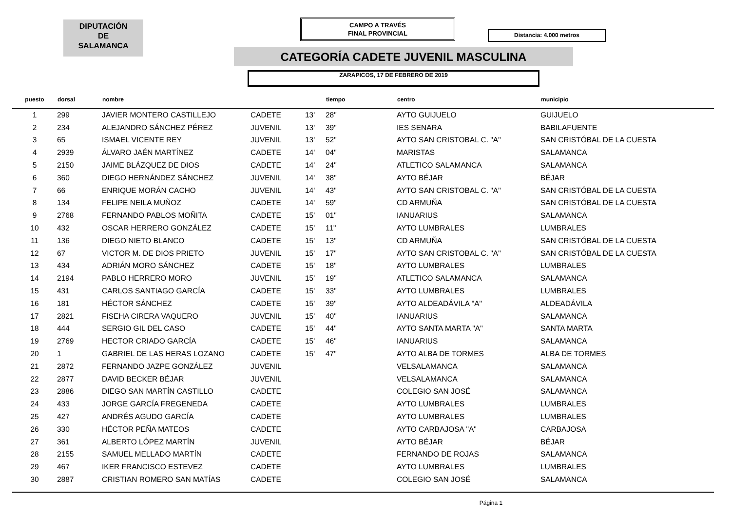DIPUTACIÓN
DE
SALAMANCA
CAMPO A TRAVÉS
FINAL PROVINCIAL
Distancia: 4.000 metros
CATEGORÍA CADETE JUVENIL MASCULINA
ZARAPICOS, 17 DE FEBRERO DE 2019
| puesto | dorsal | nombre | | | tiempo | centro | municipio |
| --- | --- | --- | --- | --- | --- | --- | --- |
| 1 | 299 | JAVIER MONTERO CASTILLEJO | CADETE | 13' | 28" | AYTO GUIJUELO | GUIJUELO |
| 2 | 234 | ALEJANDRO SÁNCHEZ PÉREZ | JUVENIL | 13' | 39" | IES SENARA | BABILAFUENTE |
| 3 | 65 | ISMAEL VICENTE REY | JUVENIL | 13' | 52" | AYTO SAN CRISTOBAL C. "A" | SAN CRISTÓBAL DE LA CUESTA |
| 4 | 2939 | ÁLVARO JAÉN MARTÍNEZ | CADETE | 14' | 04" | MARISTAS | SALAMANCA |
| 5 | 2150 | JAIME BLÁZQUEZ DE DIOS | CADETE | 14' | 24" | ATLETICO SALAMANCA | SALAMANCA |
| 6 | 360 | DIEGO HERNÁNDEZ SÁNCHEZ | JUVENIL | 14' | 38" | AYTO BÉJAR | BÉJAR |
| 7 | 66 | ENRIQUE MORÁN CACHO | JUVENIL | 14' | 43" | AYTO SAN CRISTOBAL C. "A" | SAN CRISTÓBAL DE LA CUESTA |
| 8 | 134 | FELIPE NEILA MUÑOZ | CADETE | 14' | 59" | CD ARMUÑA | SAN CRISTÓBAL DE LA CUESTA |
| 9 | 2768 | FERNANDO PABLOS MOÑITA | CADETE | 15' | 01" | IANUARIUS | SALAMANCA |
| 10 | 432 | OSCAR HERRERO GONZÁLEZ | CADETE | 15' | 11" | AYTO LUMBRALES | LUMBRALES |
| 11 | 136 | DIEGO NIETO BLANCO | CADETE | 15' | 13" | CD ARMUÑA | SAN CRISTÓBAL DE LA CUESTA |
| 12 | 67 | VICTOR M. DE DIOS PRIETO | JUVENIL | 15' | 17" | AYTO SAN CRISTOBAL C. "A" | SAN CRISTÓBAL DE LA CUESTA |
| 13 | 434 | ADRIÁN MORO SÁNCHEZ | CADETE | 15' | 18" | AYTO LUMBRALES | LUMBRALES |
| 14 | 2194 | PABLO HERRERO MORO | JUVENIL | 15' | 19" | ATLETICO SALAMANCA | SALAMANCA |
| 15 | 431 | CARLOS SANTIAGO GARCÍA | CADETE | 15' | 33" | AYTO LUMBRALES | LUMBRALES |
| 16 | 181 | HÉCTOR SÁNCHEZ | CADETE | 15' | 39" | AYTO ALDEADÁVILA "A" | ALDEADÁVILA |
| 17 | 2821 | FISEHA CIRERA VAQUERO | JUVENIL | 15' | 40" | IANUARIUS | SALAMANCA |
| 18 | 444 | SERGIO GIL DEL CASO | CADETE | 15' | 44" | AYTO SANTA MARTA "A" | SANTA MARTA |
| 19 | 2769 | HECTOR CRIADO GARCÍA | CADETE | 15' | 46" | IANUARIUS | SALAMANCA |
| 20 | 1 | GABRIEL DE LAS HERAS LOZANO | CADETE | 15' | 47" | AYTO ALBA DE TORMES | ALBA DE TORMES |
| 21 | 2872 | FERNANDO JAZPE GONZÁLEZ | JUVENIL | | | VELSALAMANCA | SALAMANCA |
| 22 | 2877 | DAVID BECKER BÉJAR | JUVENIL | | | VELSALAMANCA | SALAMANCA |
| 23 | 2886 | DIEGO SAN MARTÍN CASTILLO | CADETE | | | COLEGIO SAN JOSÉ | SALAMANCA |
| 24 | 433 | JORGE GARCÍA FREGENEDA | CADETE | | | AYTO LUMBRALES | LUMBRALES |
| 25 | 427 | ANDRÉS AGUDO GARCÍA | CADETE | | | AYTO LUMBRALES | LUMBRALES |
| 26 | 330 | HÉCTOR PEÑA MATEOS | CADETE | | | AYTO CARBAJOSA "A" | CARBAJOSA |
| 27 | 361 | ALBERTO LÓPEZ MARTÍN | JUVENIL | | | AYTO BÉJAR | BÉJAR |
| 28 | 2155 | SAMUEL MELLADO MARTÍN | CADETE | | | FERNANDO DE ROJAS | SALAMANCA |
| 29 | 467 | IKER FRANCISCO ESTEVEZ | CADETE | | | AYTO LUMBRALES | LUMBRALES |
| 30 | 2887 | CRISTIAN ROMERO SAN MATÍAS | CADETE | | | COLEGIO SAN JOSÉ | SALAMANCA |
Página 1